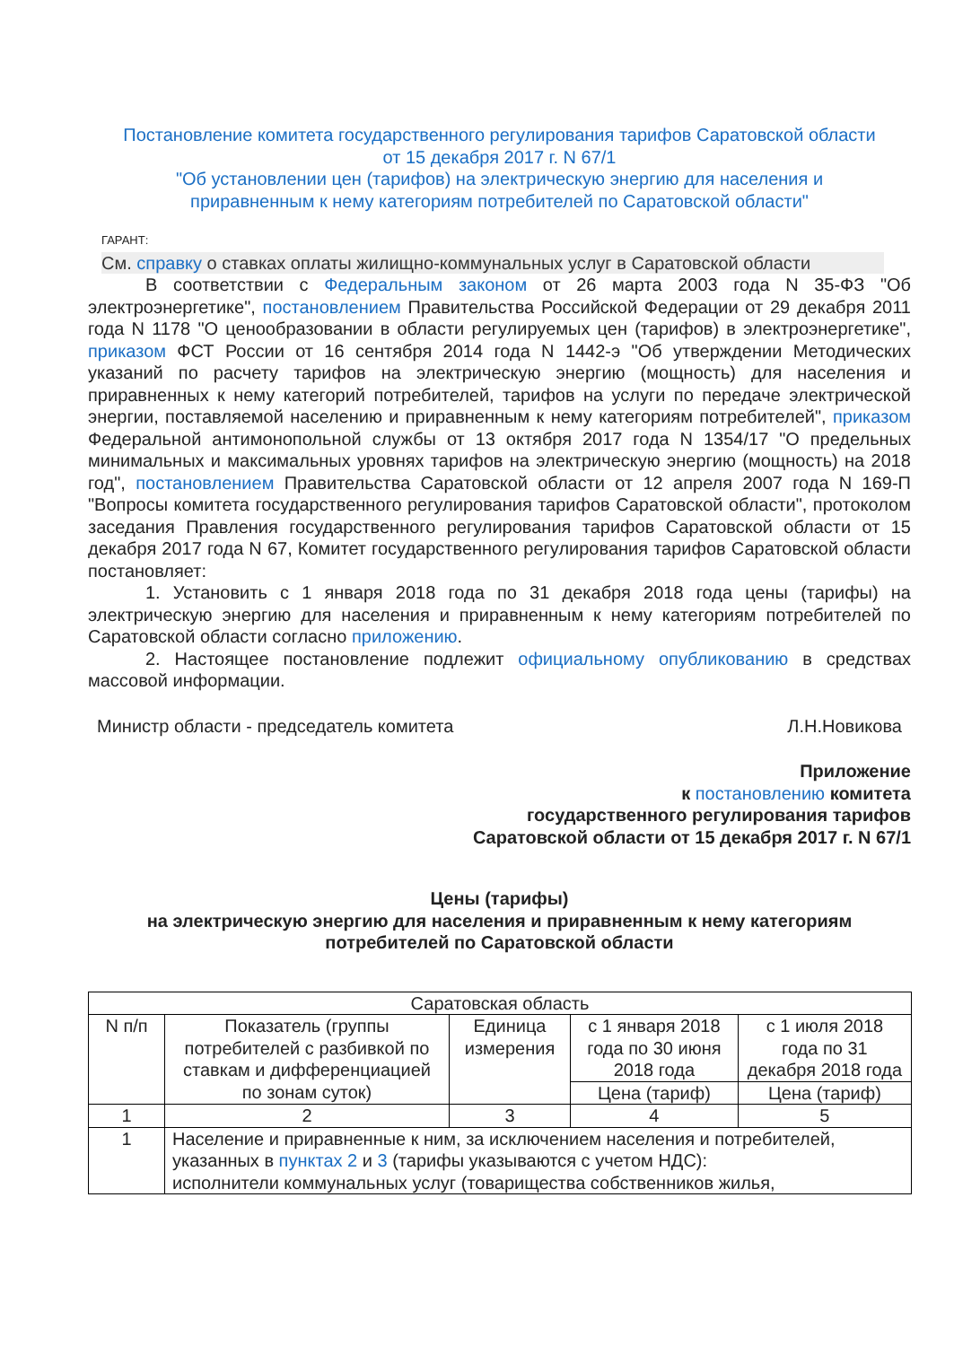Постановление комитета государственного регулирования тарифов Саратовской области от 15 декабря 2017 г. N 67/1
"Об установлении цен (тарифов) на электрическую энергию для населения и приравненным к нему категориям потребителей по Саратовской области"
ГАРАНТ:
См. справку о ставках оплаты жилищно-коммунальных услуг в Саратовской области
В соответствии с Федеральным законом от 26 марта 2003 года N 35-ФЗ "Об электроэнергетике", постановлением Правительства Российской Федерации от 29 декабря 2011 года N 1178 "О ценообразовании в области регулируемых цен (тарифов) в электроэнергетике", приказом ФСТ России от 16 сентября 2014 года N 1442-э "Об утверждении Методических указаний по расчету тарифов на электрическую энергию (мощность) для населения и приравненных к нему категорий потребителей, тарифов на услуги по передаче электрической энергии, поставляемой населению и приравненным к нему категориям потребителей", приказом Федеральной антимонопольной службы от 13 октября 2017 года N 1354/17 "О предельных минимальных и максимальных уровнях тарифов на электрическую энергию (мощность) на 2018 год", постановлением Правительства Саратовской области от 12 апреля 2007 года N 169-П "Вопросы комитета государственного регулирования тарифов Саратовской области", протоколом заседания Правления государственного регулирования тарифов Саратовской области от 15 декабря 2017 года N 67, Комитет государственного регулирования тарифов Саратовской области постановляет:
1. Установить с 1 января 2018 года по 31 декабря 2018 года цены (тарифы) на электрическую энергию для населения и приравненным к нему категориям потребителей по Саратовской области согласно приложению.
2. Настоящее постановление подлежит официальному опубликованию в средствах массовой информации.
Министр области - председатель комитета Л.Н.Новикова
Приложение
к постановлению комитета
государственного регулирования тарифов
Саратовской области от 15 декабря 2017 г. N 67/1
Цены (тарифы)
на электрическую энергию для населения и приравненным к нему категориям потребителей по Саратовской области
| Саратовская область | | | | |
| N п/п | Показатель (группы потребителей с разбивкой по ставкам и дифференциацией по зонам суток) | Единица измерения | с 1 января 2018 года по 30 июня 2018 года | с 1 июля 2018 года по 31 декабря 2018 года |
| | | | Цена (тариф) | Цена (тариф) |
| 1 | 2 | 3 | 4 | 5 |
| 1 | Население и приравненные к ним, за исключением населения и потребителей, указанных в пунктах 2 и 3 (тарифы указываются с учетом НДС): исполнители коммунальных услуг (товарищества собственников жилья, | | | |